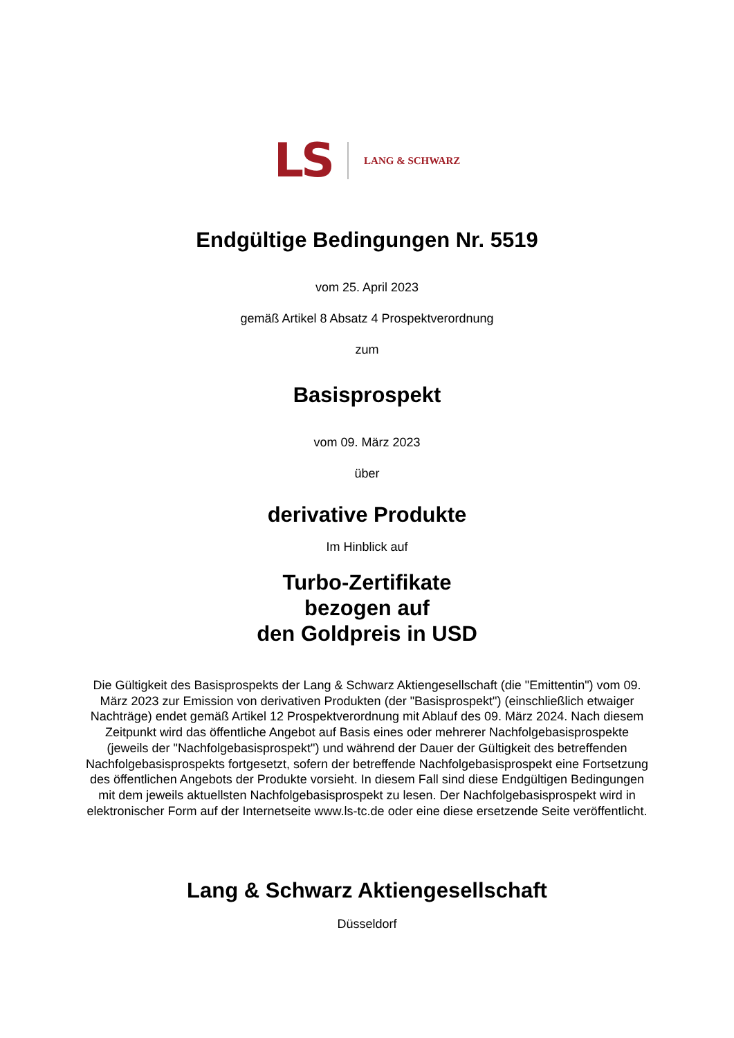LS LANG & SCHWARZ
Endgültige Bedingungen Nr. 5519
vom 25. April 2023
gemäß Artikel 8 Absatz 4 Prospektverordnung
zum
Basisprospekt
vom 09. März 2023
über
derivative Produkte
Im Hinblick auf
Turbo-Zertifikate
bezogen auf
den Goldpreis in USD
Die Gültigkeit des Basisprospekts der Lang & Schwarz Aktiengesellschaft (die "Emittentin") vom 09. März 2023 zur Emission von derivativen Produkten (der "Basisprospekt") (einschließlich etwaiger Nachträge) endet gemäß Artikel 12 Prospektverordnung mit Ablauf des 09. März 2024. Nach diesem Zeitpunkt wird das öffentliche Angebot auf Basis eines oder mehrerer Nachfolgebasisprospekte (jeweils der "Nachfolgebasisprospekt") und während der Dauer der Gültigkeit des betreffenden Nachfolgebasisprospekts fortgesetzt, sofern der betreffende Nachfolgebasisprospekt eine Fortsetzung des öffentlichen Angebots der Produkte vorsieht. In diesem Fall sind diese Endgültigen Bedingungen mit dem jeweils aktuellsten Nachfolgebasisprospekt zu lesen. Der Nachfolgebasisprospekt wird in elektronischer Form auf der Internetseite www.ls-tc.de oder eine diese ersetzende Seite veröffentlicht.
Lang & Schwarz Aktiengesellschaft
Düsseldorf